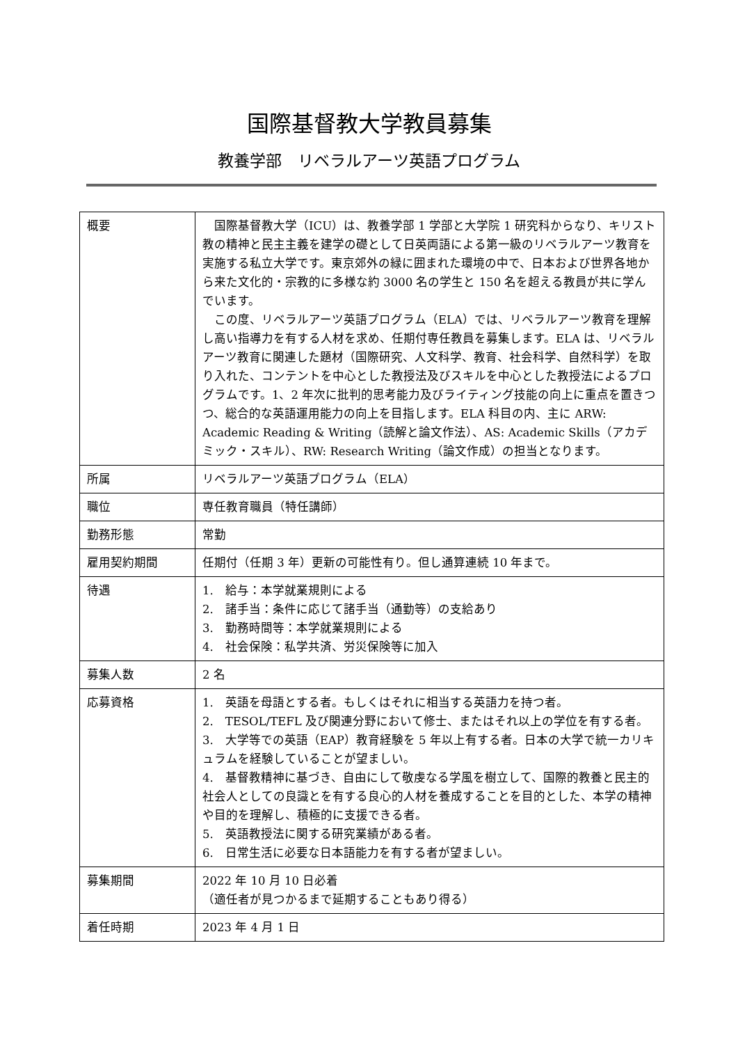国際基督教大学教員募集
教養学部　リベラルアーツ英語プログラム
| 概要 | 国際基督教大学（ICU）は、教養学部 1 学部と大学院 1 研究科からなり、キリスト教の精神と民主主義を建学の礎として日英両語による第一級のリベラルアーツ教育を実施する私立大学です。東京郊外の緑に囲まれた環境の中で、日本および世界各地から来た文化的・宗教的に多様な約 3000 名の学生と 150 名を超える教員が共に学んでいます。 この度、リベラルアーツ英語プログラム（ELA）では、リベラルアーツ教育を理解し高い指導力を有する人材を求め、任期付専任教員を募集します。ELA は、リベラルアーツ教育に関連した題材（国際研究、人文科学、教育、社会科学、自然科学）を取り入れた、コンテントを中心とした教授法及びスキルを中心とした教授法によるプログラムです。1、2 年次に批判的思考能力及びライティング技能の向上に重点を置きつつ、総合的な英語運用能力の向上を目指します。ELA 科目の内、主に ARW: Academic Reading & Writing（読解と論文作法）、AS: Academic Skills（アカデミック・スキル）、RW: Research Writing（論文作成）の担当となります。 |
| 所属 | リベラルアーツ英語プログラム（ELA） |
| 職位 | 専任教育職員（特任講師） |
| 勤務形態 | 常勤 |
| 雇用契約期間 | 任期付（任期 3 年）更新の可能性有り。但し通算連続 10 年まで。 |
| 待遇 | 1. 給与：本学就業規則による 2. 諸手当：条件に応じて諸手当（通勤等）の支給あり 3. 勤務時間等：本学就業規則による 4. 社会保険：私学共済、労災保険等に加入 |
| 募集人数 | 2 名 |
| 応募資格 | 1. 英語を母語とする者。もしくはそれに相当する英語力を持つ者。 2. TESOL/TEFL 及び関連分野において修士、またはそれ以上の学位を有する者。 3. 大学等での英語（EAP）教育経験を 5 年以上有する者。日本の大学で統一カリキュラムを経験していることが望ましい。 4. 基督教精神に基づき、自由にして敬虔なる学風を樹立して、国際的教養と民主的社会人としての良識とを有する良心的人材を養成することを目的とした、本学の精神や目的を理解し、積極的に支援できる者。 5. 英語教授法に関する研究業績がある者。 6. 日常生活に必要な日本語能力を有する者が望ましい。 |
| 募集期間 | 2022 年 10 月 10 日必着 （適任者が見つかるまで延期することもあり得る） |
| 着任時期 | 2023 年 4 月 1 日 |